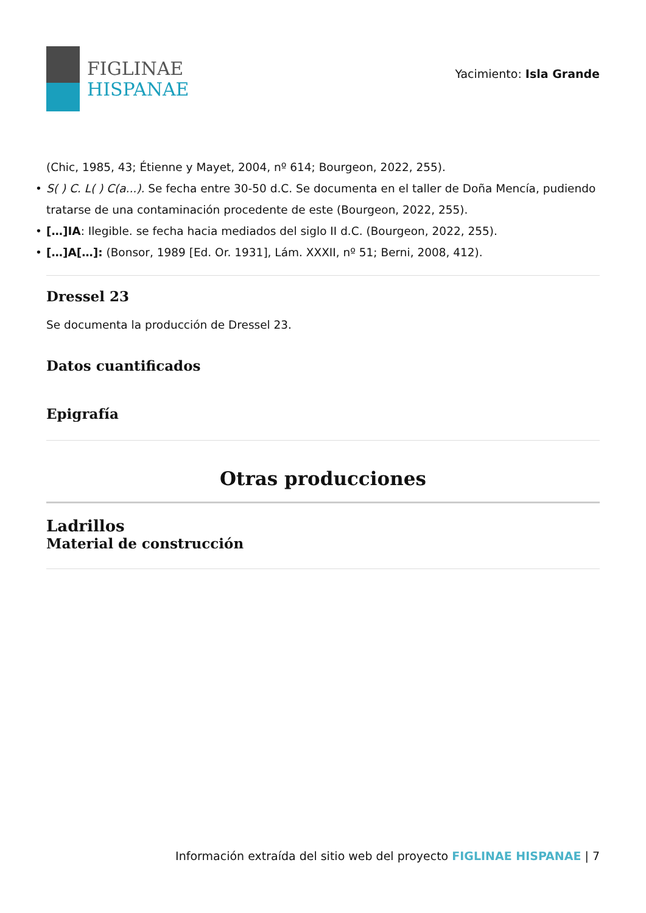FIGLINAE
HISPANAE
Yacimiento: Isla Grande
(Chic, 1985, 43; Étienne y Mayet, 2004, nº 614; Bourgeon, 2022, 255).
• S( ) C. L( ) C(a...). Se fecha entre 30-50 d.C. Se documenta en el taller de Doña Mencía, pudiendo tratarse de una contaminación procedente de este (Bourgeon, 2022, 255).
• […]IA: Ilegible. se fecha hacia mediados del siglo II d.C. (Bourgeon, 2022, 255).
• […]A[…]: (Bonsor, 1989 [Ed. Or. 1931], Lám. XXXII, nº 51; Berni, 2008, 412).
Dressel 23
Se documenta la producción de Dressel 23.
Datos cuantificados
Epigrafía
Otras producciones
Ladrillos
Material de construcción
Información extraída del sitio web del proyecto FIGLINAE HISPANAE | 7